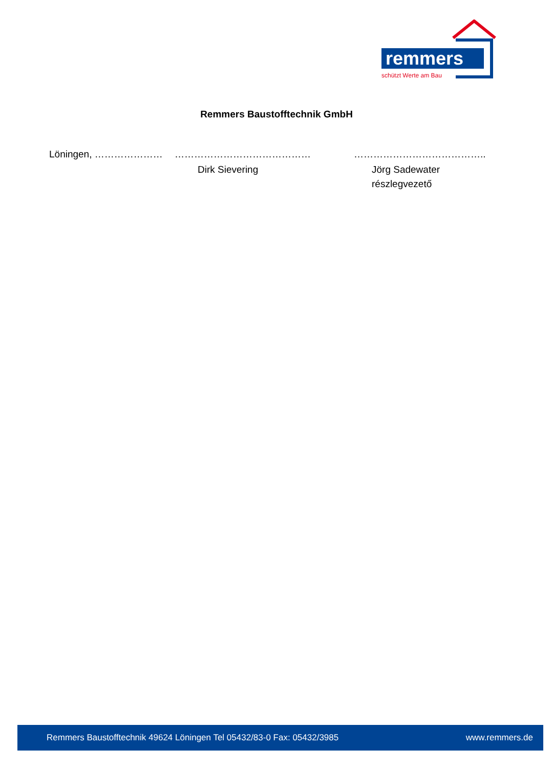remmers
schützt Werte am Bau
Remmers Baustofftechnik GmbH
Löningen, ………………… …………………………………… …………………………………..
Dirk Sievering Jörg Sadewater
részlegvezető
Remmers Baustofftechnik 49624 Löningen Tel 05432/83-0 Fax: 05432/3985 www.remmers.de